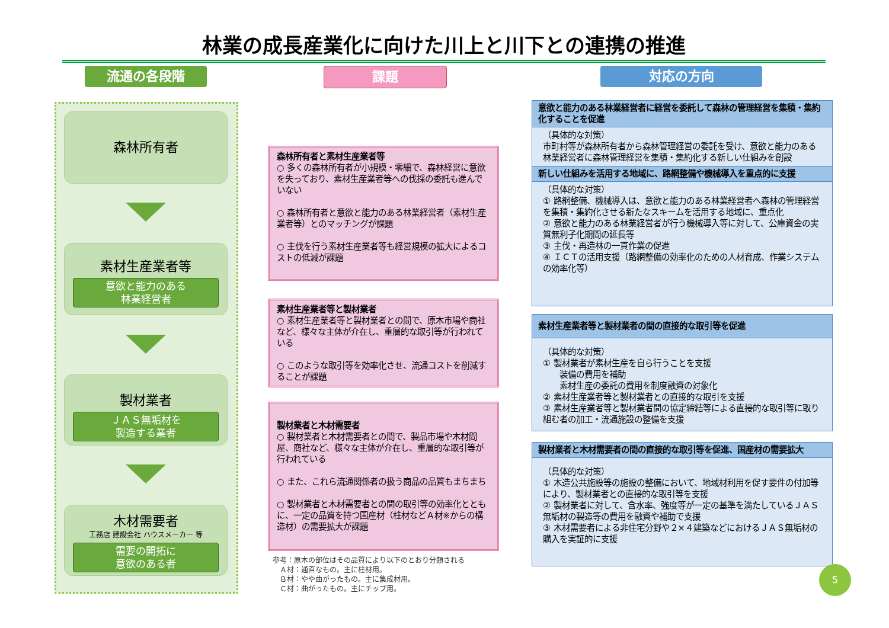林業の成長産業化に向けた川上と川下との連携の推進
流通の各段階 課題 対応の方向
森林所有者
素材生産業者等
意欲と能力のある
林業経営者
製材業者
ＪＡＳ無垢材を
製造する業者
木材需要者
工務店 建設会社 ハウスメーカー 等
需要の開拓に
意欲のある者
森林所有者と素材生産業者等
○ 多くの森林所有者が小規模・零細で、森林経営に意欲を失っており、素材生産業者等への伐採の委託も進んでいない
○ 森林所有者と意欲と能力のある林業経営者（素材生産業者等）とのマッチングが課題
○ 主伐を行う素材生産業者等も経営規模の拡大によるコストの低減が課題
素材生産業者等と製材業者
○ 素材生産業者等と製材業者との間で、原木市場や商社など、様々な主体が介在し、重層的な取引等が行われている
○ このような取引等を効率化させ、流通コストを削減することが課題
製材業者と木材需要者
○ 製材業者と木材需要者との間で、製品市場や木材問屋、商社など、様々な主体が介在し、重層的な取引等が行われている
○ また、これら流通関係者の扱う商品の品質もまちまち
○ 製材業者と木材需要者との間の取引等の効率化とともに、一定の品質を持つ国産材（柱材などＡ材※からの構造材）の需要拡大が課題
参考：原木の部位はその品質により以下のとおり分類される
　Ａ材：通直なもの。主に柱材用。
　Ｂ材：やや曲がったもの。主に集成材用。
　Ｃ材：曲がったもの。主にチップ用。
意欲と能力のある林業経営者に経営を委託して森林の管理経営を集積・集約化することを促進
（具体的な対策）
市町村等が森林所有者から森林管理経営の委託を受け、意欲と能力のある林業経営者に森林管理経営を集積・集約化する新しい仕組みを創設
新しい仕組みを活用する地域に、路網整備や機械導入を重点的に支援
（具体的な対策）
① 路網整備、機械導入は、意欲と能力のある林業経営者へ森林の管理経営を集積・集約化させる新たなスキームを活用する地域に、重点化
② 意欲と能力のある林業経営者が行う機械導入等に対して、公庫資金の実質無利子化期間の延長等
③ 主伐・再造林の一貫作業の促進
④ ＩＣＴの活用支援（路網整備の効率化のための人材育成、作業システムの効率化等）
素材生産業者等と製材業者の間の直接的な取引等を促進
（具体的な対策）
① 製材業者が素材生産を自ら行うことを支援
　　装備の費用を補助
　　素材生産の委託の費用を制度融資の対象化
② 素材生産業者等と製材業者との直接的な取引を支援
③ 素材生産業者等と製材業者間の協定締結等による直接的な取引等に取り組む者の加工・流通施設の整備を支援
製材業者と木材需要者の間の直接的な取引等を促進、国産材の需要拡大
（具体的な対策）
① 木造公共施設等の施設の整備において、地域材利用を促す要件の付加等により、製材業者との直接的な取引等を支援
② 製材業者に対して、含水率、強度等が一定の基準を満たしているＪＡＳ無垢材の製造等の費用を融資や補助で支援
③ 木材需要者による非住宅分野や２×４建築などにおけるＪＡＳ無垢材の購入を実証的に支援
5